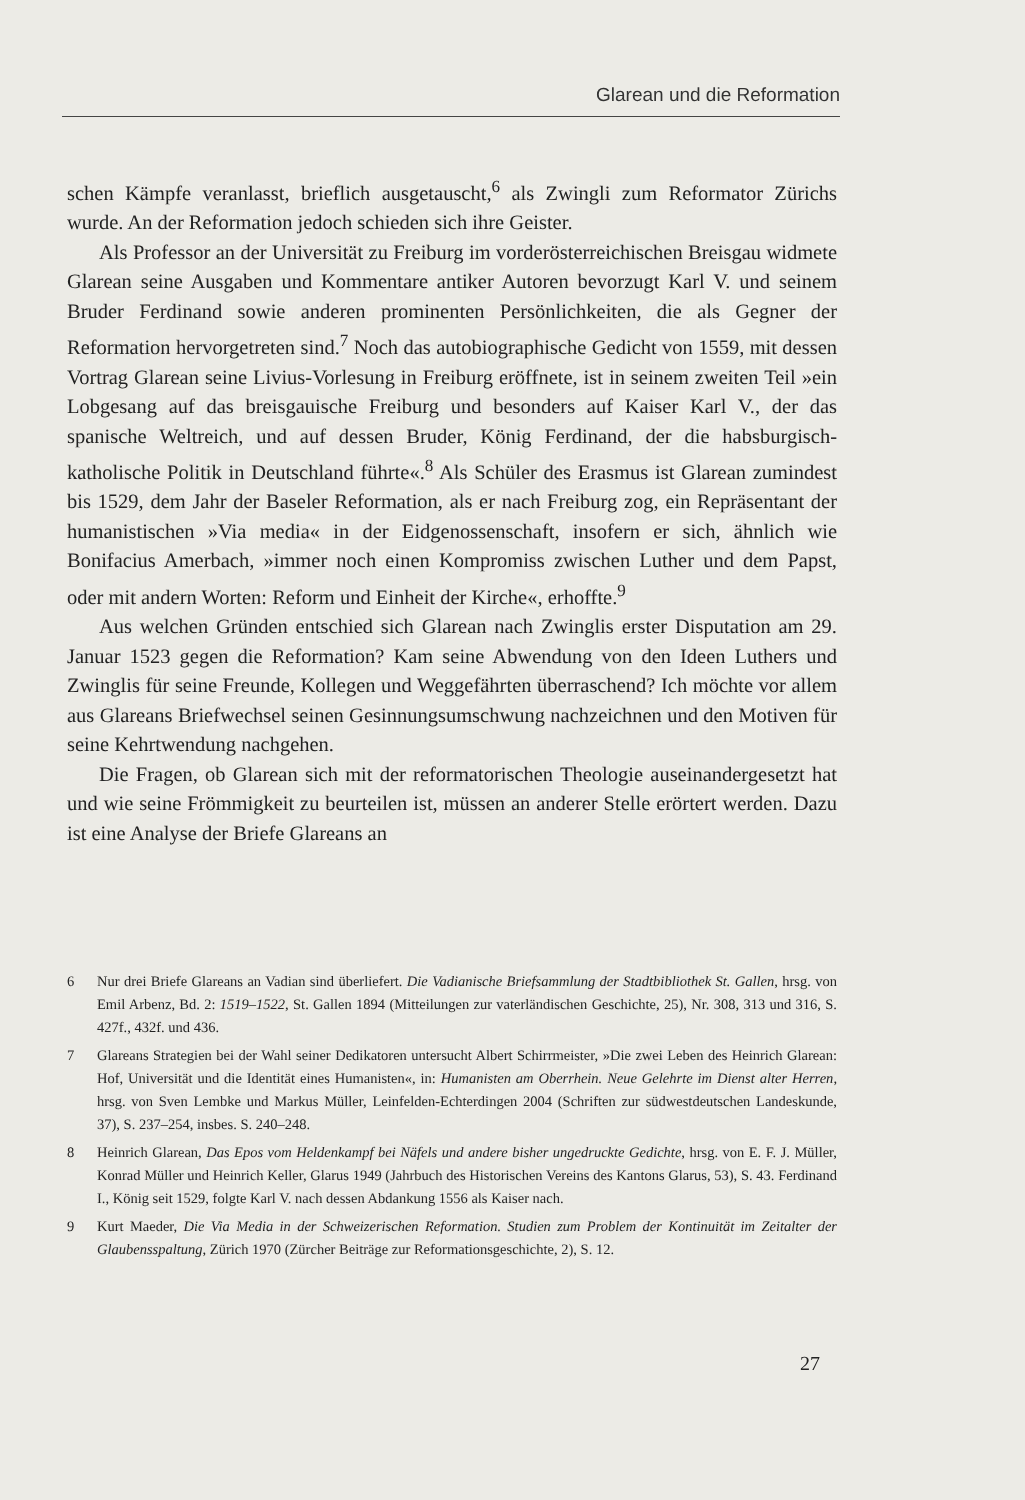Glarean und die Reformation
schen Kämpfe veranlasst, brieflich ausgetauscht,<sup>6</sup> als Zwingli zum Reformator Zürichs wurde. An der Reformation jedoch schieden sich ihre Geister.
Als Professor an der Universität zu Freiburg im vorderösterreichischen Breisgau widmete Glarean seine Ausgaben und Kommentare antiker Autoren bevorzugt Karl V. und seinem Bruder Ferdinand sowie anderen prominenten Persönlichkeiten, die als Gegner der Reformation hervorgetreten sind.<sup>7</sup> Noch das autobiographische Gedicht von 1559, mit dessen Vortrag Glarean seine Livius-Vorlesung in Freiburg eröffnete, ist in seinem zweiten Teil »ein Lobgesang auf das breisgauische Freiburg und besonders auf Kaiser Karl V., der das spanische Weltreich, und auf dessen Bruder, König Ferdinand, der die habsburgisch-katholische Politik in Deutschland führte«.<sup>8</sup> Als Schüler des Erasmus ist Glarean zumindest bis 1529, dem Jahr der Baseler Reformation, als er nach Freiburg zog, ein Repräsentant der humanistischen »Via media« in der Eidgenossenschaft, insofern er sich, ähnlich wie Bonifacius Amerbach, »immer noch einen Kompromiss zwischen Luther und dem Papst, oder mit andern Worten: Reform und Einheit der Kirche«, erhoffte.<sup>9</sup>
Aus welchen Gründen entschied sich Glarean nach Zwinglis erster Disputation am 29. Januar 1523 gegen die Reformation? Kam seine Abwendung von den Ideen Luthers und Zwinglis für seine Freunde, Kollegen und Weggefährten überraschend? Ich möchte vor allem aus Glareans Briefwechsel seinen Gesinnungsumschwung nachzeichnen und den Motiven für seine Kehrtwendung nachgehen.
Die Fragen, ob Glarean sich mit der reformatorischen Theologie auseinandergesetzt hat und wie seine Frömmigkeit zu beurteilen ist, müssen an anderer Stelle erörtert werden. Dazu ist eine Analyse der Briefe Glareans an
6 Nur drei Briefe Glareans an Vadian sind überliefert. Die Vadianische Briefsammlung der Stadtbibliothek St. Gallen, hrsg. von Emil Arbenz, Bd. 2: 1519–1522, St. Gallen 1894 (Mitteilungen zur vaterländischen Geschichte, 25), Nr. 308, 313 und 316, S. 427f., 432f. und 436.
7 Glareans Strategien bei der Wahl seiner Dedikatoren untersucht Albert Schirrmeister, »Die zwei Leben des Heinrich Glarean: Hof, Universität und die Identität eines Humanisten«, in: Humanisten am Oberrhein. Neue Gelehrte im Dienst alter Herren, hrsg. von Sven Lembke und Markus Müller, Leinfelden-Echterdingen 2004 (Schriften zur südwestdeutschen Landeskunde, 37), S. 237–254, insbes. S. 240–248.
8 Heinrich Glarean, Das Epos vom Heldenkampf bei Näfels und andere bisher ungedruckte Gedichte, hrsg. von E. F. J. Müller, Konrad Müller und Heinrich Keller, Glarus 1949 (Jahrbuch des Historischen Vereins des Kantons Glarus, 53), S. 43. Ferdinand I., König seit 1529, folgte Karl V. nach dessen Abdankung 1556 als Kaiser nach.
9 Kurt Maeder, Die Via Media in der Schweizerischen Reformation. Studien zum Problem der Kontinuität im Zeitalter der Glaubensspaltung, Zürich 1970 (Zürcher Beiträge zur Reformationsgeschichte, 2), S. 12.
27